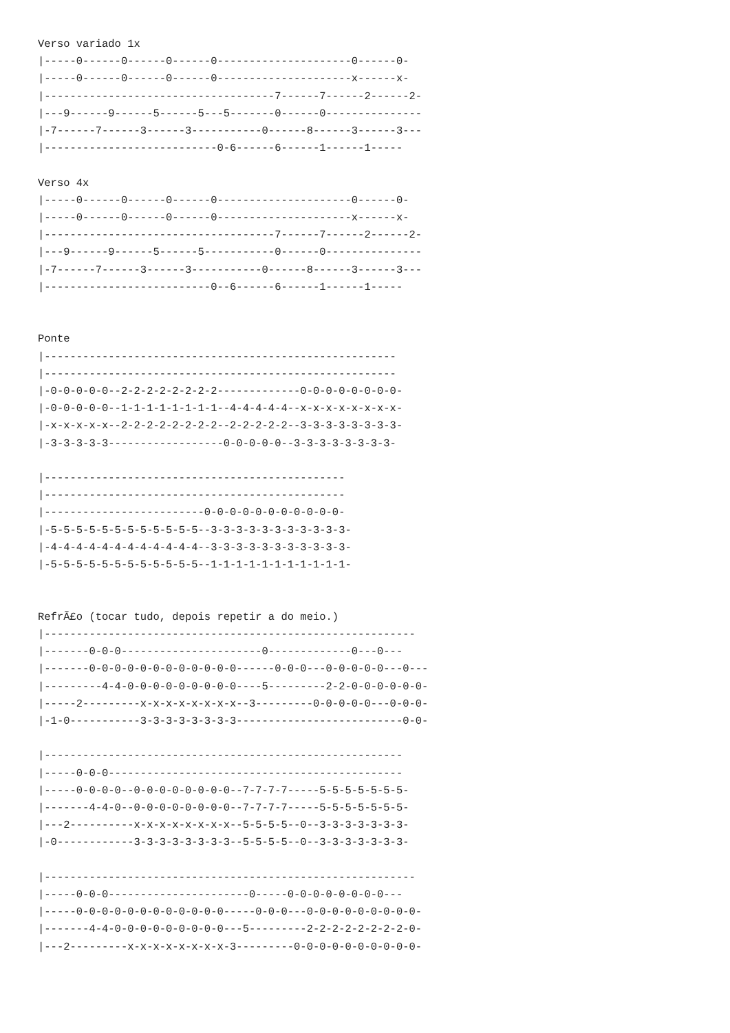Verso variado 1x
|-----0------0------0------0---------------------0------0-
|-----0------0------0------0---------------------x------x-
|------------------------------------7------7------2------2-
|---9------9------5------5---5-------0------0---------------
|-7------7------3------3-----------0------8------3------3---
|---------------------------0-6------6------1------1-----

Verso 4x
|-----0------0------0------0---------------------0------0-
|-----0------0------0------0---------------------x------x-
|------------------------------------7------7------2------2-
|---9------9------5------5-----------0------0---------------
|-7------7------3------3-----------0------8------3------3---
|--------------------------0--6------6------1------1-----


Ponte
|-------------------------------------------------------
|-------------------------------------------------------
|-0-0-0-0-0--2-2-2-2-2-2-2-2-------------0-0-0-0-0-0-0-0-
|-0-0-0-0-0--1-1-1-1-1-1-1-1--4-4-4-4-4--x-x-x-x-x-x-x-x-
|-x-x-x-x-x--2-2-2-2-2-2-2-2--2-2-2-2-2--3-3-3-3-3-3-3-3-
|-3-3-3-3-3------------------0-0-0-0-0--3-3-3-3-3-3-3-3-

|-----------------------------------------------
|-----------------------------------------------
|-------------------------0-0-0-0-0-0-0-0-0-0-0-
|-5-5-5-5-5-5-5-5-5-5-5-5--3-3-3-3-3-3-3-3-3-3-3-
|-4-4-4-4-4-4-4-4-4-4-4-4--3-3-3-3-3-3-3-3-3-3-3-
|-5-5-5-5-5-5-5-5-5-5-5-5--1-1-1-1-1-1-1-1-1-1-1-


RefrÃ£o (tocar tudo, depois repetir a do meio.)
|----------------------------------------------------------
|-------0-0-0----------------------0-------------0---0---
|-------0-0-0-0-0-0-0-0-0-0-0-0------0-0-0---0-0-0-0-0---0---
|---------4-4-0-0-0-0-0-0-0-0-0----5---------2-2-0-0-0-0-0-0-
|-----2---------x-x-x-x-x-x-x-x--3---------0-0-0-0-0---0-0-0-
|-1-0-----------3-3-3-3-3-3-3-3--------------------------0-0-

|--------------------------------------------------------
|-----0-0-0----------------------------------------------
|-----0-0-0-0--0-0-0-0-0-0-0-0--7-7-7-7-----5-5-5-5-5-5-5-
|-------4-4-0--0-0-0-0-0-0-0-0--7-7-7-7-----5-5-5-5-5-5-5-
|---2----------x-x-x-x-x-x-x-x--5-5-5-5--0--3-3-3-3-3-3-3-
|-0------------3-3-3-3-3-3-3-3--5-5-5-5--0--3-3-3-3-3-3-3-

|----------------------------------------------------------
|-----0-0-0----------------------0-----0-0-0-0-0-0-0-0---
|-----0-0-0-0-0-0-0-0-0-0-0-0-----0-0-0---0-0-0-0-0-0-0-0-0-
|-------4-4-0-0-0-0-0-0-0-0-0---5---------2-2-2-2-2-2-2-2-0-
|---2---------x-x-x-x-x-x-x-x-3---------0-0-0-0-0-0-0-0-0-0-